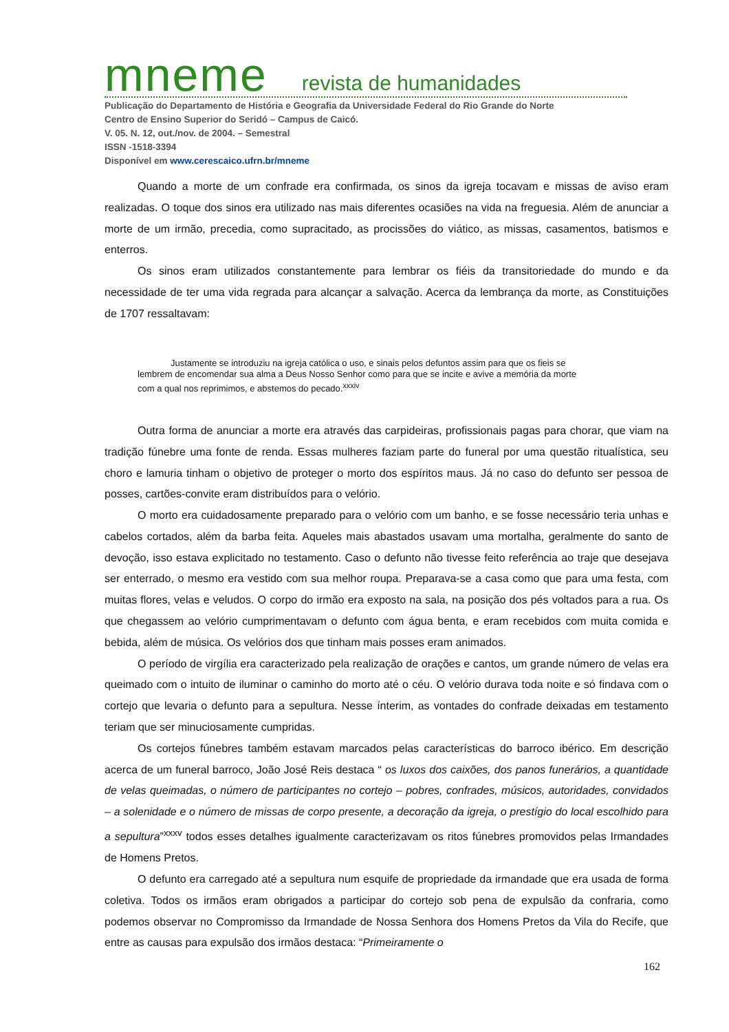mneme revista de humanidades
Publicação do Departamento de História e Geografia da Universidade Federal do Rio Grande do Norte
Centro de Ensino Superior do Seridó – Campus de Caicó.
V. 05. N. 12, out./nov. de 2004. – Semestral
ISSN -1518-3394
Disponível em www.cerescaico.ufrn.br/mneme
Quando a morte de um confrade era confirmada, os sinos da igreja tocavam e missas de aviso eram realizadas. O toque dos sinos era utilizado nas mais diferentes ocasiões na vida na freguesia. Além de anunciar a morte de um irmão, precedia, como supracitado, as procissões do viático, as missas, casamentos, batismos e enterros.
Os sinos eram utilizados constantemente para lembrar os fiéis da transitoriedade do mundo e da necessidade de ter uma vida regrada para alcançar a salvação. Acerca da lembrança da morte, as Constituições de 1707 ressaltavam:
Justamente se introduziu na igreja católica o uso, e sinais pelos defuntos assim para que os fieis se lembrem de encomendar sua alma a Deus Nosso Senhor como para que se incite e avive a memória da morte com a qual nos reprimimos, e abstemos do pecado.<sup>xxxiv</sup>
Outra forma de anunciar a morte era através das carpideiras, profissionais pagas para chorar, que viam na tradição fúnebre uma fonte de renda. Essas mulheres faziam parte do funeral por uma questão ritualística, seu choro e lamuria tinham o objetivo de proteger o morto dos espíritos maus. Já no caso do defunto ser pessoa de posses, cartões-convite eram distribuídos para o velório.
O morto era cuidadosamente preparado para o velório com um banho, e se fosse necessário teria unhas e cabelos cortados, além da barba feita. Aqueles mais abastados usavam uma mortalha, geralmente do santo de devoção, isso estava explicitado no testamento. Caso o defunto não tivesse feito referência ao traje que desejava ser enterrado, o mesmo era vestido com sua melhor roupa. Preparava-se a casa como que para uma festa, com muitas flores, velas e veludos. O corpo do irmão era exposto na sala, na posição dos pés voltados para a rua. Os que chegassem ao velório cumprimentavam o defunto com água benta, e eram recebidos com muita comida e bebida, além de música. Os velórios dos que tinham mais posses eram animados.
O período de virgília era caracterizado pela realização de orações e cantos, um grande número de velas era queimado com o intuito de iluminar o caminho do morto até o céu. O velório durava toda noite e só findava com o cortejo que levaria o defunto para a sepultura. Nesse ínterim, as vontades do confrade deixadas em testamento teriam que ser minuciosamente cumpridas.
Os cortejos fúnebres também estavam marcados pelas características do barroco ibérico. Em descrição acerca de um funeral barroco, João José Reis destaca “ os luxos dos caixões, dos panos funerários, a quantidade de velas queimadas, o número de participantes no cortejo – pobres, confrades, músicos, autoridades, convidados – a solenidade e o número de missas de corpo presente, a decoração da igreja, o prestígio do local escolhido para a sepultura”<sup>xxxv</sup> todos esses detalhes igualmente caracterizavam os ritos fúnebres promovidos pelas Irmandades de Homens Pretos.
O defunto era carregado até a sepultura num esquife de propriedade da irmandade que era usada de forma coletiva. Todos os irmãos eram obrigados a participar do cortejo sob pena de expulsão da confraria, como podemos observar no Compromisso da Irmandade de Nossa Senhora dos Homens Pretos da Vila do Recife, que entre as causas para expulsão dos irmãos destaca: “Primeiramente o
162